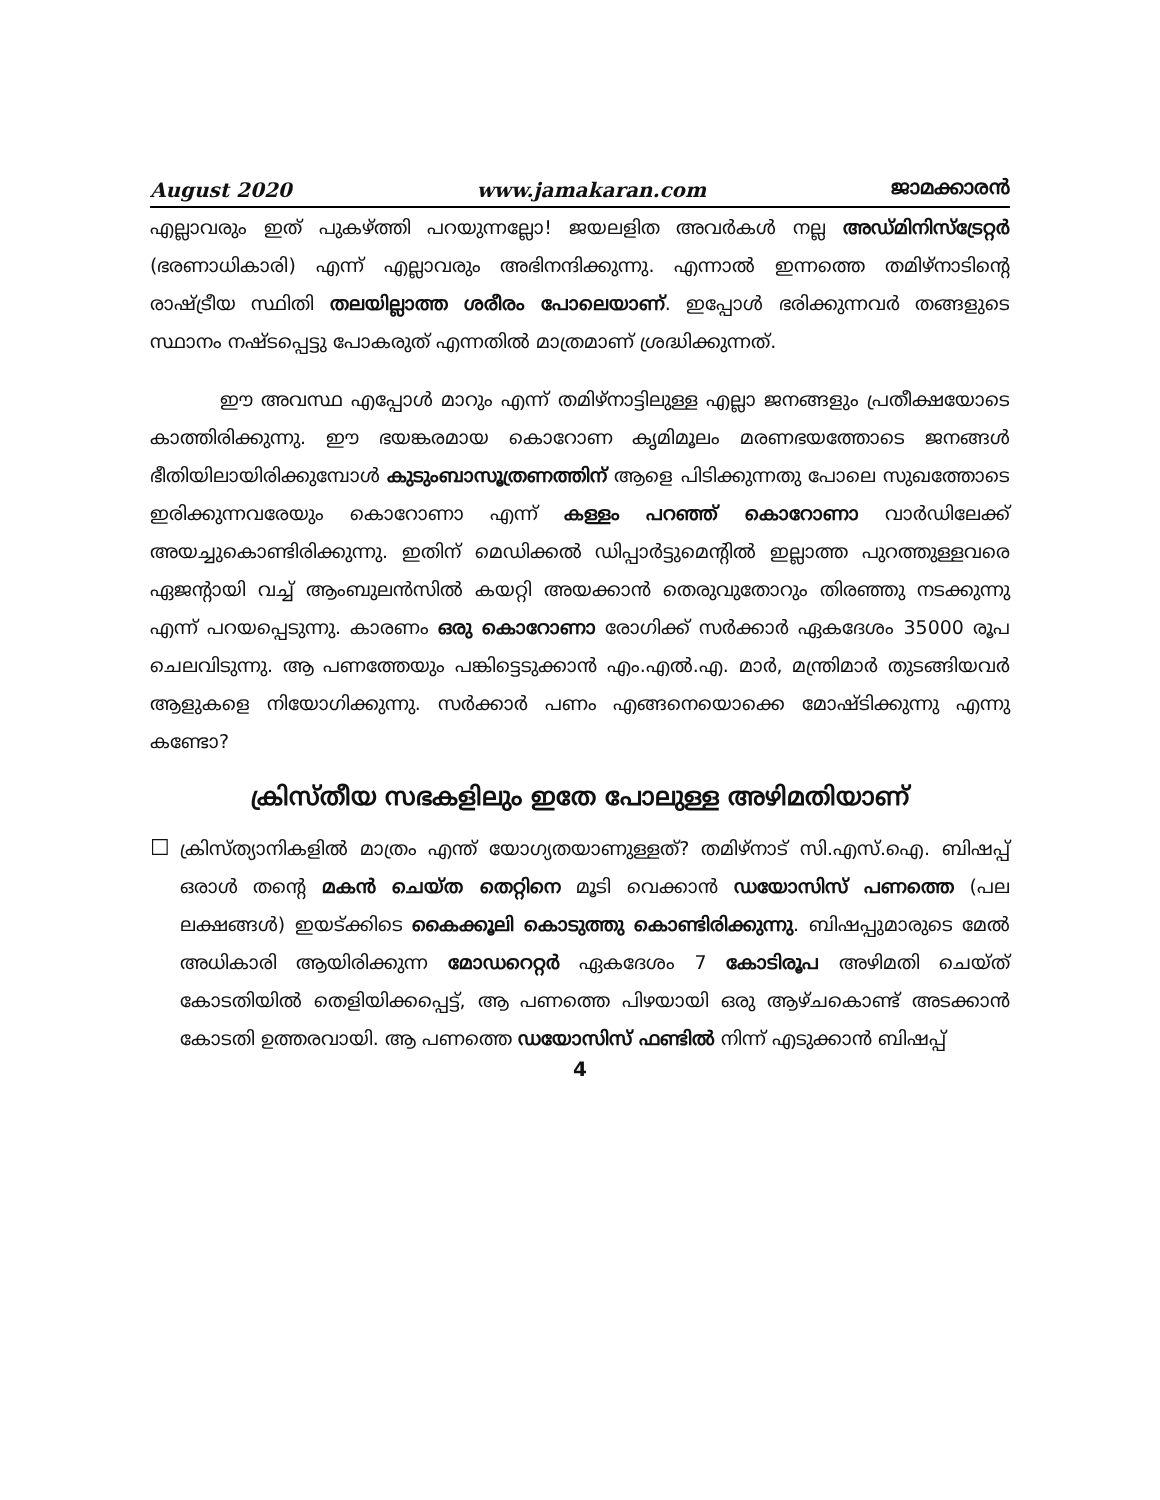August 2020 www.jamakaran.com ജാമക്കാരൻ
എല്ലാവരും ഇത് പുകഴ്ത്തി പറയുന്നല്ലോ! ജയലളിത അവർകൾ നല്ല അഡ്മിനിസ്ട്രേറ്റർ (ഭരണാധികാരി) എന്ന് എല്ലാവരും അഭിനന്ദിക്കുന്നു. എന്നാൽ ഇന്നത്തെ തമിഴ്നാടിന്റെ രാഷ്ട്രീയ സ്ഥിതി തലയില്ലാത്ത ശരീരം പോലെയാണ്. ഇപ്പോൾ ഭരിക്കുന്നവർ തങ്ങളുടെ സ്ഥാനം നഷ്ടപ്പെട്ടു പോകരുത് എന്നതിൽ മാത്രമാണ് ശ്രദ്ധിക്കുന്നത്.
ഈ അവസ്ഥ എപ്പോൾ മാറും എന്ന് തമിഴ്നാട്ടിലുള്ള എല്ലാ ജനങ്ങളും പ്രതീക്ഷയോടെ കാത്തിരിക്കുന്നു. ഈ ഭയങ്കരമായ കൊറോണ കൃമിമൂലം മരണഭയത്തോടെ ജനങ്ങൾ ഭീതിയിലായിരിക്കുമ്പോൾ കുടുംബാസൂത്രണത്തിന് ആളെ പിടിക്കുന്നതു പോലെ സുഖത്തോടെ ഇരിക്കുന്നവരേയും കൊറോണാ എന്ന് കള്ളം പറഞ്ഞ് കൊറോണാ വാർഡിലേക്ക് അയച്ചുകൊണ്ടിരിക്കുന്നു. ഇതിന് മെഡിക്കൽ ഡിപ്പാർട്ടുമെന്റിൽ ഇല്ലാത്ത പുറത്തുള്ളവരെ ഏജന്റായി വച്ച് ആംബുലൻസിൽ കയറ്റി അയക്കാൻ തെരുവുതോറും തിരഞ്ഞു നടക്കുന്നു എന്ന് പറയപ്പെടുന്നു. കാരണം ഒരു കൊറോണാ രോഗിക്ക് സർക്കാർ ഏകദേശം 35000 രൂപ ചെലവിടുന്നു. ആ പണത്തേയും പങ്കിട്ടെടുക്കാൻ എം.എൽ.എ. മാർ, മന്ത്രിമാർ തുടങ്ങിയവർ ആളുകളെ നിയോഗിക്കുന്നു. സർക്കാർ പണം എങ്ങനെയൊക്കെ മോഷ്ടിക്കുന്നു എന്നു കണ്ടോ?
ക്രിസ്തീയ സഭകളിലും ഇതേ പോലുള്ള അഴിമതിയാണ്
☐
ക്രിസ്ത്യാനികളിൽ മാത്രം എന്ത് യോഗ്യതയാണുള്ളത്? തമിഴ്നാട് സി.എസ്.ഐ. ബിഷപ്പ് ഒരാൾ തന്റെ മകൻ ചെയ്ത തെറ്റിനെ മൂടി വെക്കാൻ ഡയോസിസ് പണത്തെ (പല ലക്ഷങ്ങൾ) ഇയട്ക്കിടെ കൈക്കൂലി കൊടുത്തു കൊണ്ടിരിക്കുന്നു. ബിഷപ്പുമാരുടെ മേൽ അധികാരി ആയിരിക്കുന്ന മോഡറെറ്റർ ഏകദേശം 7 കോടിരൂപ അഴിമതി ചെയ്ത് കോടതിയിൽ തെളിയിക്കപ്പെട്ട്, ആ പണത്തെ പിഴയായി ഒരു ആഴ്ചകൊണ്ട് അടക്കാൻ കോടതി ഉത്തരവായി. ആ പണത്തെ ഡയോസിസ് ഫണ്ടിൽ നിന്ന് എടുക്കാൻ ബിഷപ്പ്
4